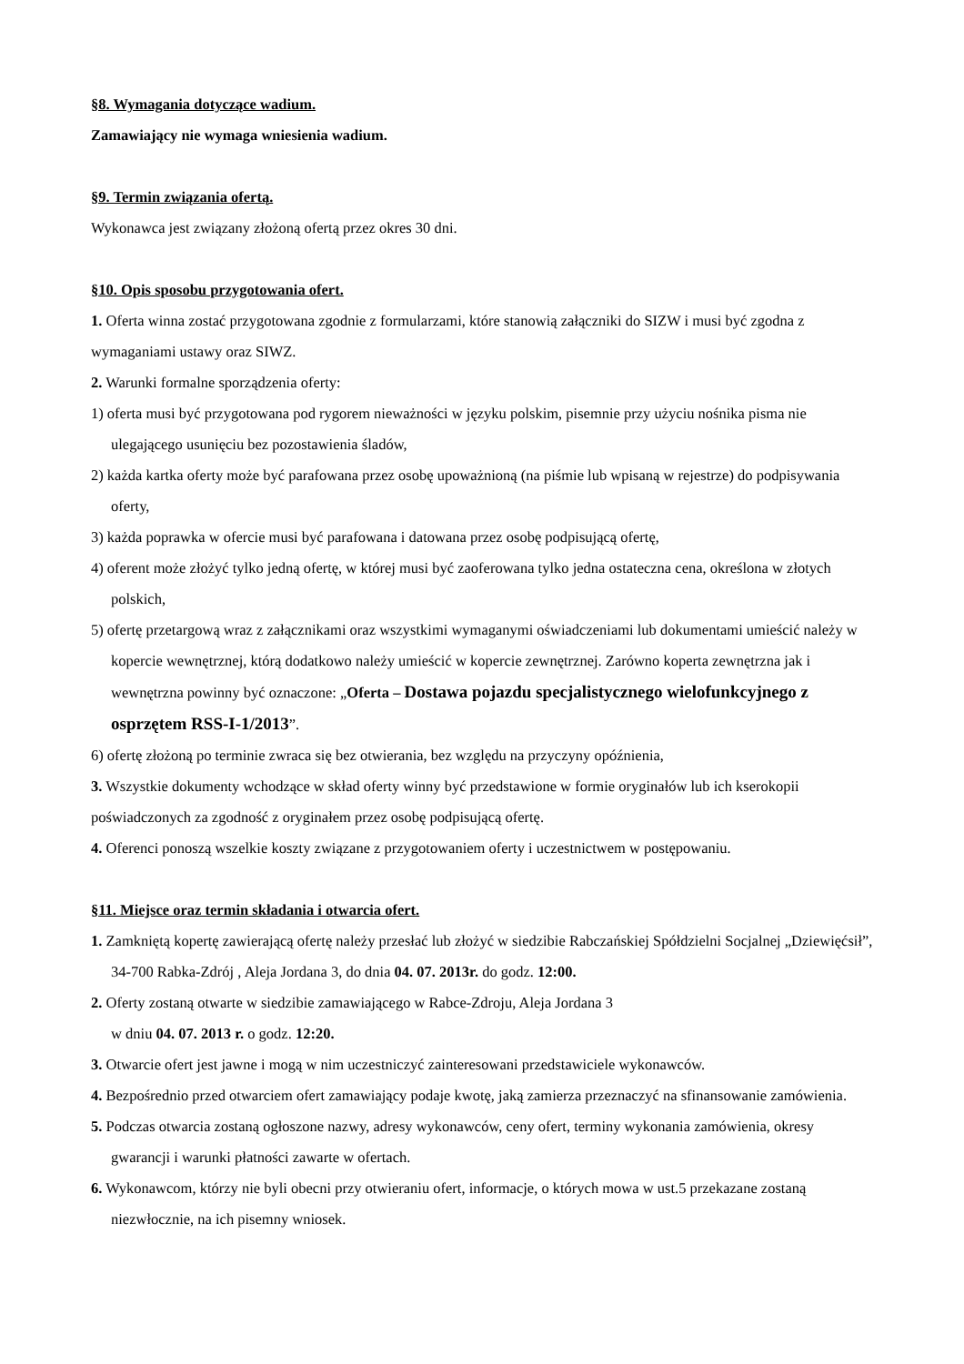§8. Wymagania dotyczące wadium.
Zamawiający nie wymaga wniesienia wadium.
§9. Termin związania ofertą.
Wykonawca jest związany złożoną ofertą przez okres 30 dni.
§10. Opis sposobu przygotowania ofert.
1. Oferta winna zostać przygotowana zgodnie z formularzami, które stanowią załączniki do SIZW i musi być zgodna z wymaganiami ustawy oraz SIWZ.
2. Warunki formalne sporządzenia oferty:
1) oferta musi być przygotowana pod rygorem nieważności w języku polskim, pisemnie przy użyciu nośnika pisma nie ulegającego usunięciu bez pozostawienia śladów,
2) każda kartka oferty może być parafowana przez osobę upoważnioną (na piśmie lub wpisaną w rejestrze) do podpisywania oferty,
3) każda poprawka w ofercie musi być parafowana i datowana przez osobę podpisującą ofertę,
4) oferent może złożyć tylko jedną ofertę, w której musi być zaoferowana tylko jedna ostateczna cena, określona w złotych polskich,
5) ofertę przetargową wraz z załącznikami oraz wszystkimi wymaganymi oświadczeniami lub dokumentami umieścić należy w kopercie wewnętrznej, którą dodatkowo należy umieścić w kopercie zewnętrznej. Zarówno koperta zewnętrzna jak i wewnętrzna powinny być oznaczone: „Oferta – Dostawa pojazdu specjalistycznego wielofunkcyjnego z osprzętem RSS-I-1/2013”.
6) ofertę złożoną po terminie zwraca się bez otwierania, bez względu na przyczyny opóźnienia,
3. Wszystkie dokumenty wchodzące w skład oferty winny być przedstawione w formie oryginałów lub ich kserokopii poświadczonych za zgodność z oryginałem przez osobę podpisującą ofertę.
4. Oferenci ponoszą wszelkie koszty związane z przygotowaniem oferty i uczestnictwem w postępowaniu.
§11. Miejsce oraz termin składania i otwarcia ofert.
1. Zamkniętą kopertę zawierającą ofertę należy przesłać lub złożyć w siedzibie Rabczańskiej Spółdzielni Socjalnej „Dziewięćsił”, 34-700 Rabka-Zdrój , Aleja Jordana 3, do dnia 04. 07. 2013r. do godz. 12:00.
2. Oferty zostaną otwarte w siedzibie zamawiającego w Rabce-Zdroju, Aleja Jordana 3
w dniu 04. 07. 2013 r. o godz. 12:20.
3. Otwarcie ofert jest jawne i mogą w nim uczestniczyć zainteresowani przedstawiciele wykonawców.
4. Bezpośrednio przed otwarciem ofert zamawiający podaje kwotę, jaką zamierza przeznaczyć na sfinansowanie zamówienia.
5. Podczas otwarcia zostaną ogłoszone nazwy, adresy wykonawców, ceny ofert, terminy wykonania zamówienia, okresy gwarancji i warunki płatności zawarte w ofertach.
6. Wykonawcom, którzy nie byli obecni przy otwieraniu ofert, informacje, o których mowa w ust.5 przekazane zostaną niezwłocznie, na ich pisemny wniosek.